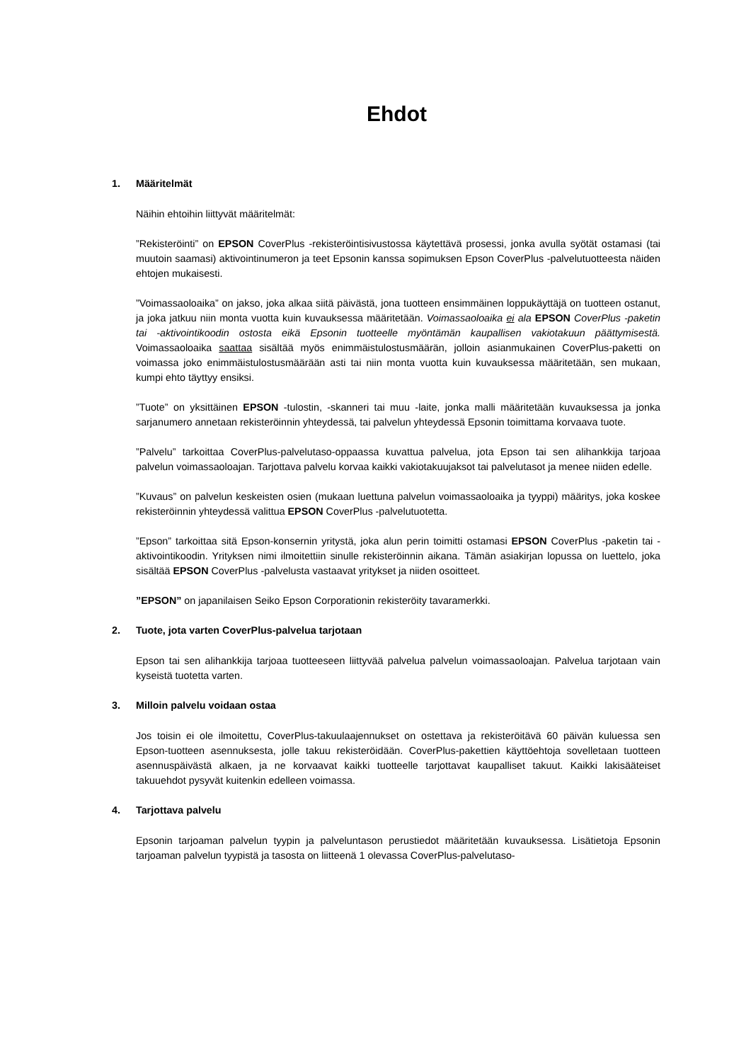Ehdot
1. Määritelmät
Näihin ehtoihin liittyvät määritelmät:
”Rekisteröinti” on EPSON CoverPlus -rekisteröintisivustossa käytettävä prosessi, jonka avulla syötät ostamasi (tai muutoin saamasi) aktivointinumeron ja teet Epsonin kanssa sopimuksen Epson CoverPlus -palvelutuotteesta näiden ehtojen mukaisesti.
”Voimassaoloaika” on jakso, joka alkaa siitä päivästä, jona tuotteen ensimmäinen loppukäyttäjä on tuotteen ostanut, ja joka jatkuu niin monta vuotta kuin kuvauksessa määritetään. Voimassaoloaika ei ala EPSON CoverPlus -paketin tai -aktivointikoodin ostosta eikä Epsonin tuotteelle myöntämän kaupallisen vakiotakuun päättymisestä. Voimassaoloaika saattaa sisältää myös enimmäistulostusmäärän, jolloin asianmukainen CoverPlus-paketti on voimassa joko enimmäistulostusmäärään asti tai niin monta vuotta kuin kuvauksessa määritetään, sen mukaan, kumpi ehto täyttyy ensiksi.
”Tuote” on yksittäinen EPSON -tulostin, -skanneri tai muu -laite, jonka malli määritetään kuvauksessa ja jonka sarjanumero annetaan rekisteröinnin yhteydessä, tai palvelun yhteydessä Epsonin toimittama korvaava tuote.
”Palvelu” tarkoittaa CoverPlus-palvelutaso-oppaassa kuvattua palvelua, jota Epson tai sen alihankkija tarjoaa palvelun voimassaoloajan. Tarjottava palvelu korvaa kaikki vakiotakuujaksot tai palvelutasot ja menee niiden edelle.
”Kuvaus” on palvelun keskeisten osien (mukaan luettuna palvelun voimassaoloaika ja tyyppi) määritys, joka koskee rekisteröinnin yhteydessä valittua EPSON CoverPlus -palvelutuotetta.
”Epson” tarkoittaa sitä Epson-konsernin yritystä, joka alun perin toimitti ostamasi EPSON CoverPlus -paketin tai -aktivointikoodin. Yrityksen nimi ilmoitettiin sinulle rekisteröinnin aikana. Tämän asiakirjan lopussa on luettelo, joka sisältää EPSON CoverPlus -palvelusta vastaavat yritykset ja niiden osoitteet.
”EPSON” on japanilaisen Seiko Epson Corporationin rekisteröity tavaramerkki.
2. Tuote, jota varten CoverPlus-palvelua tarjotaan
Epson tai sen alihankkija tarjoaa tuotteeseen liittyvää palvelua palvelun voimassaoloajan. Palvelua tarjotaan vain kyseistä tuotetta varten.
3. Milloin palvelu voidaan ostaa
Jos toisin ei ole ilmoitettu, CoverPlus-takuulaajennukset on ostettava ja rekisteröitävä 60 päivän kuluessa sen Epson-tuotteen asennuksesta, jolle takuu rekisteröidään. CoverPlus-pakettien käyttöehtoja sovelletaan tuotteen asennuspäivästä alkaen, ja ne korvaavat kaikki tuotteelle tarjottavat kaupalliset takuut. Kaikki lakisääteiset takuuehdot pysyvät kuitenkin edelleen voimassa.
4. Tarjottava palvelu
Epsonin tarjoaman palvelun tyypin ja palveluntason perustiedot määritetään kuvauksessa. Lisätietoja Epsonin tarjoaman palvelun tyypistä ja tasosta on liitteenä 1 olevassa CoverPlus-palvelutaso-